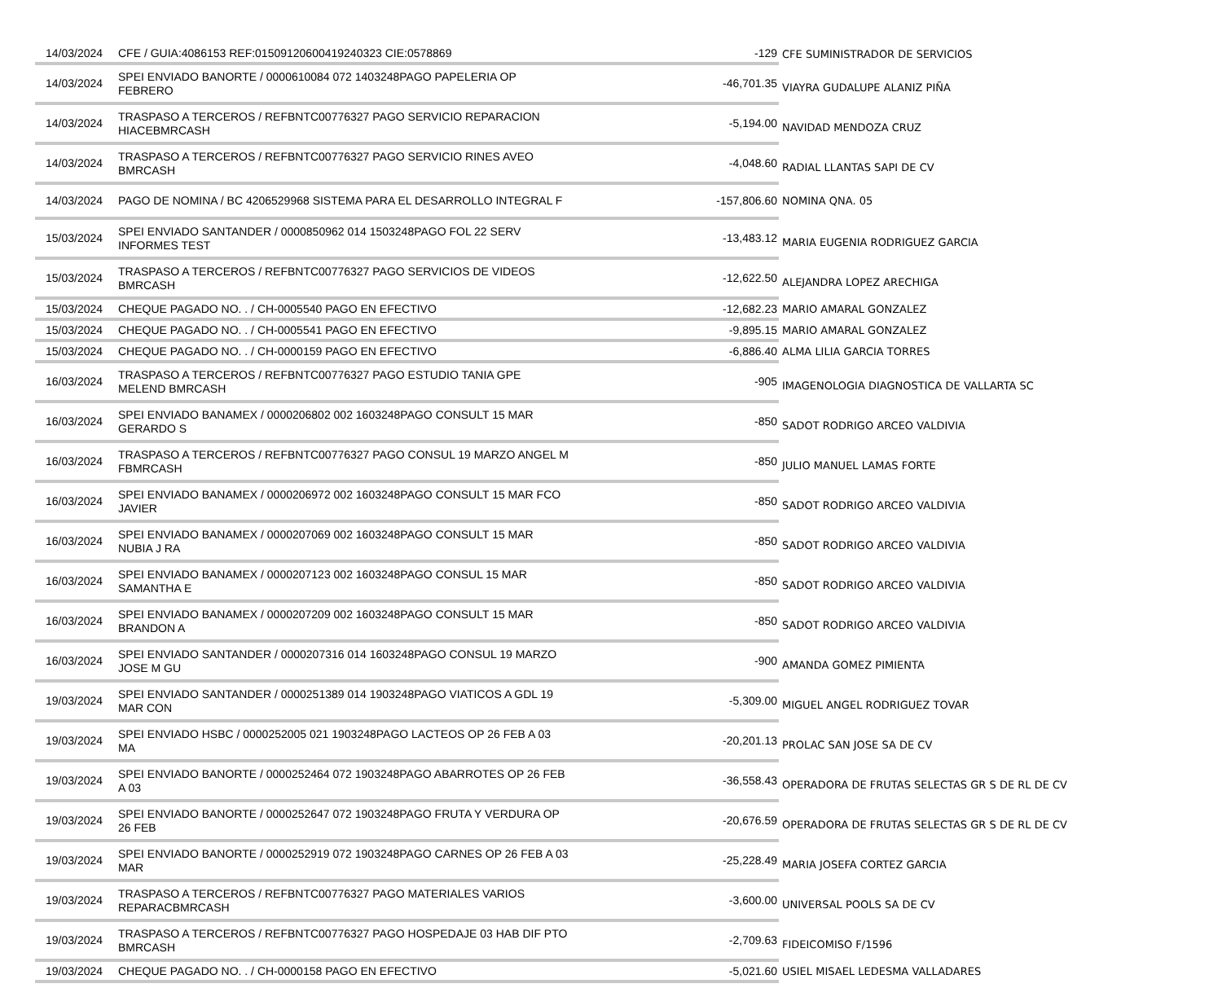| 14/03/2024 | CFE / GUIA:4086153 REF:01509120600419240323 CIE:0578869 | -129 | CFE SUMINISTRADOR DE SERVICIOS |
| 14/03/2024 | SPEI ENVIADO BANORTE / 0000610084 072 1403248PAGO PAPELERIA OP FEBRERO | -46,701.35 | VIAYRA GUDALUPE ALANIZ PIÑA |
| 14/03/2024 | TRASPASO A TERCEROS / REFBNTC00776327 PAGO SERVICIO REPARACION HIACEBMRCASH | -5,194.00 | NAVIDAD MENDOZA CRUZ |
| 14/03/2024 | TRASPASO A TERCEROS / REFBNTC00776327 PAGO SERVICIO RINES AVEO BMRCASH | -4,048.60 | RADIAL LLANTAS SAPI DE CV |
| 14/03/2024 | PAGO DE NOMINA / BC 4206529968 SISTEMA PARA EL DESARROLLO INTEGRAL F | -157,806.60 | NOMINA QNA. 05 |
| 15/03/2024 | SPEI ENVIADO SANTANDER / 0000850962 014 1503248PAGO FOL 22 SERV INFORMES TEST | -13,483.12 | MARIA EUGENIA RODRIGUEZ GARCIA |
| 15/03/2024 | TRASPASO A TERCEROS / REFBNTC00776327 PAGO SERVICIOS DE VIDEOS BMRCASH | -12,622.50 | ALEJANDRA LOPEZ ARECHIGA |
| 15/03/2024 | CHEQUE PAGADO NO. . / CH-0005540 PAGO EN EFECTIVO | -12,682.23 | MARIO AMARAL GONZALEZ |
| 15/03/2024 | CHEQUE PAGADO NO. . / CH-0005541 PAGO EN EFECTIVO | -9,895.15 | MARIO AMARAL GONZALEZ |
| 15/03/2024 | CHEQUE PAGADO NO. . / CH-0000159 PAGO EN EFECTIVO | -6,886.40 | ALMA LILIA GARCIA TORRES |
| 16/03/2024 | TRASPASO A TERCEROS / REFBNTC00776327 PAGO ESTUDIO TANIA GPE MELEND BMRCASH | -905 | IMAGENOLOGIA DIAGNOSTICA DE VALLARTA SC |
| 16/03/2024 | SPEI ENVIADO BANAMEX / 0000206802 002 1603248PAGO CONSULT 15 MAR GERARDO S | -850 | SADOT RODRIGO ARCEO VALDIVIA |
| 16/03/2024 | TRASPASO A TERCEROS / REFBNTC00776327 PAGO CONSUL 19 MARZO ANGEL M FBMRCASH | -850 | JULIO MANUEL LAMAS FORTE |
| 16/03/2024 | SPEI ENVIADO BANAMEX / 0000206972 002 1603248PAGO CONSULT 15 MAR FCO JAVIER | -850 | SADOT RODRIGO ARCEO VALDIVIA |
| 16/03/2024 | SPEI ENVIADO BANAMEX / 0000207069 002 1603248PAGO CONSULT 15 MAR NUBIA J RA | -850 | SADOT RODRIGO ARCEO VALDIVIA |
| 16/03/2024 | SPEI ENVIADO BANAMEX / 0000207123 002 1603248PAGO CONSUL 15 MAR SAMANTHA E | -850 | SADOT RODRIGO ARCEO VALDIVIA |
| 16/03/2024 | SPEI ENVIADO BANAMEX / 0000207209 002 1603248PAGO CONSULT 15 MAR BRANDON A | -850 | SADOT RODRIGO ARCEO VALDIVIA |
| 16/03/2024 | SPEI ENVIADO SANTANDER / 0000207316 014 1603248PAGO CONSUL 19 MARZO JOSE M GU | -900 | AMANDA GOMEZ PIMIENTA |
| 19/03/2024 | SPEI ENVIADO SANTANDER / 0000251389 014 1903248PAGO VIATICOS A GDL 19 MAR CON | -5,309.00 | MIGUEL ANGEL RODRIGUEZ TOVAR |
| 19/03/2024 | SPEI ENVIADO HSBC / 0000252005 021 1903248PAGO LACTEOS OP 26 FEB A 03 MA | -20,201.13 | PROLAC SAN JOSE SA DE CV |
| 19/03/2024 | SPEI ENVIADO BANORTE / 0000252464 072 1903248PAGO ABARROTES OP 26 FEB A 03 | -36,558.43 | OPERADORA DE FRUTAS SELECTAS GR S DE RL DE CV |
| 19/03/2024 | SPEI ENVIADO BANORTE / 0000252647 072 1903248PAGO FRUTA Y VERDURA OP 26 FEB | -20,676.59 | OPERADORA DE FRUTAS SELECTAS GR S DE RL DE CV |
| 19/03/2024 | SPEI ENVIADO BANORTE / 0000252919 072 1903248PAGO CARNES OP 26 FEB A 03 MAR | -25,228.49 | MARIA JOSEFA CORTEZ GARCIA |
| 19/03/2024 | TRASPASO A TERCEROS / REFBNTC00776327 PAGO MATERIALES VARIOS REPARACBMRCASH | -3,600.00 | UNIVERSAL POOLS SA DE CV |
| 19/03/2024 | TRASPASO A TERCEROS / REFBNTC00776327 PAGO HOSPEDAJE 03 HAB DIF PTO BMRCASH | -2,709.63 | FIDEICOMISO F/1596 |
| 19/03/2024 | CHEQUE PAGADO NO. . / CH-0000158 PAGO EN EFECTIVO | -5,021.60 | USIEL MISAEL LEDESMA VALLADARES |